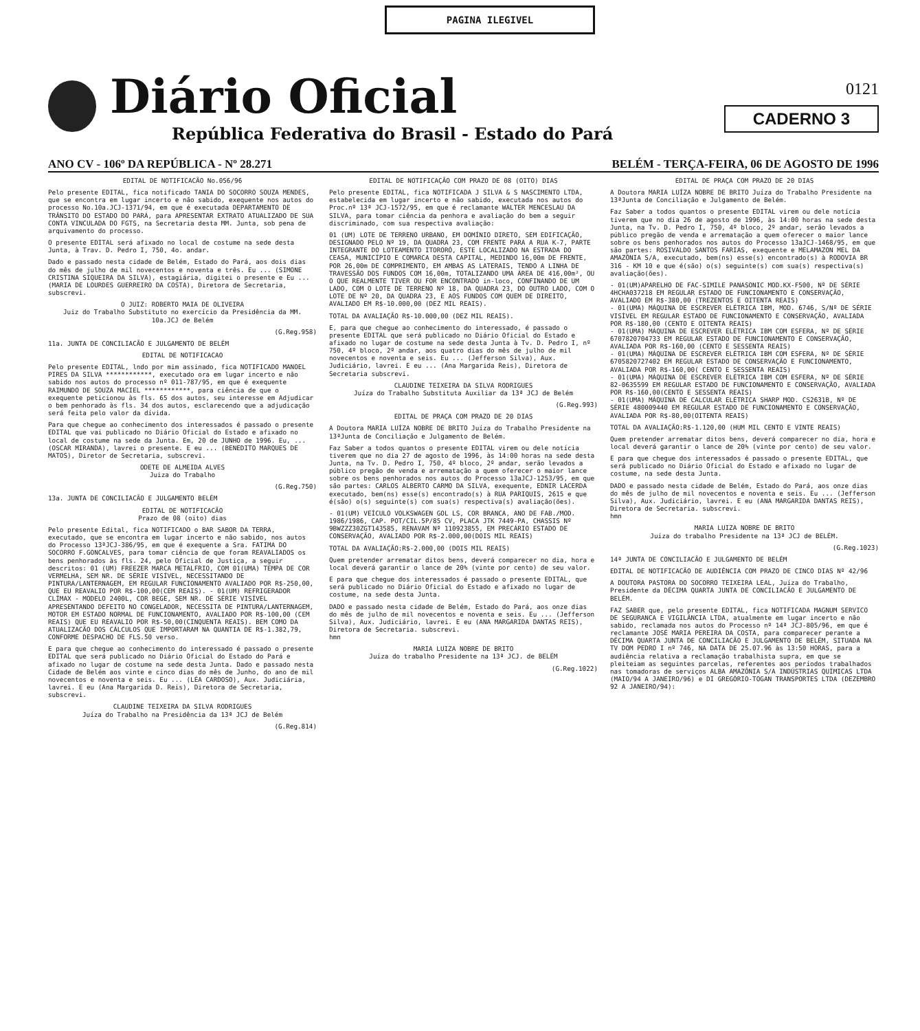PAGINA ILEGIVEL
Diário Oficial
República Federativa do Brasil - Estado do Pará
0121
CADERNO 3
ANO CV - 106º DA REPÚBLICA - Nº 28.271 BELÉM - TERÇA-FEIRA, 06 DE AGOSTO DE 1996
EDITAL DE NOTIFICACÃO No.056/96
Pelo presente EDITAL, fica notificado TANIA DO SOCORRO SOUZA MENDES, que se encontra em lugar incerto e não sabido, exequente nos autos do processo No.10a.JCJ-1371/94, em que é executada DEPARTAMENTO DE TRÂNSITO DO ESTADO DO PARÁ, para APRESENTAR EXTRATO ATUALIZADO DE SUA CONTA VINCULADA DO FGTS, na Secretaria desta MM. Junta, sob pena de arquivamento do processo.
O presente EDITAL será afixado no local de costume na sede desta Junta, à Trav. D. Pedro I, 750, 4o. andar.
Dado e passado nesta cidade de Belém, Estado do Pará, aos dois dias do mês de julho de mil novecentos e noventa e três. Eu ... (SIMONE CRISTINA SIQUEIRA DA SILVA), estagiária, digitei o presente e Eu ... (MARIA DE LOURDES GUERREIRO DA COSTA), Diretora de Secretaria, subscrevi.
O JUIZ: ROBERTO MAIA DE OLIVEIRA
Juiz do Trabalho Substituto no exercício da Presidência da MM. 10a.JCJ de Belém
(G.Reg.958)
11a. JUNTA DE CONCILIACÃO E JULGAMENTO DE BELÉM
EDITAL DE NOTIFICACAO
Pelo presente EDITAL, lndo por mim assinado, fica NOTIFICADO MANOEL PIRES DA SILVA ************, executado ora em lugar incerto e não sabido nos autos do processo nº 011-787/95, em que é exequente RAIMUNDO DE SOUZA MACIEL ************, para ciência de que o exequente peticionou às fls. 65 dos autos, seu interesse em Adjudicar o bem penhorado às fls. 34 dos autos, esclarecendo que a adjudicação será feita pelo valor da dívida.
Para que chegue ao conhecimento dos interessados é passado o presente EDITAL que vai publicado no Diário Oficial do Estado e afixado no local de costume na sede da Junta. Em, 20 de JUNHO de 1996. Eu, ... (OSCAR MIRANDA), lavrei o presente. E eu ... (BENEDITO MARQUES DE MATOS), Diretor de Secretaria, subscrevi.
ODETE DE ALMEIDA ALVES
Juiza do Trabalho
(G.Reg.750)
13a. JUNTA DE CONCILIACÃO E JULGAMENTO BELÉM
EDITAL DE NOTIFICACÃO
Prazo de 08 (oito) dias
Pelo presente Edital, fica NOTIFICADO o BAR SABOR DA TERRA, executado, que se encontra em lugar incerto e não sabido, nos autos do Processo 13ªJCJ-386/95, em que é exequente a Sra. FATIMA DO SOCORRO F.GONCALVES, para tomar ciência de que foram REAVALIADOS os bens penhorados às fls. 24, pelo Oficial de Justiça, a seguir descritos: 01 (UM) FREEZER MARCA METALFRIO, COM 01(UMA) TEMPA DE COR VERMELHA, SEM NR. DE SÉRIE VISÍVEL, NECESSITANDO DE PINTURA/LANTERNAGEM, EM REGULAR FUNCIONAMENTO AVALIADO POR R$-250,00, QUE EU REAVALIO POR R$-100,00(CEM REAIS). - 01(UM) REFRIGERADOR CLÍMAX - MODELO 2400L, COR BEGE, SEM NR. DE SÉRIE VISÍVEL APRESENTANDO DEFEITO NO CONGELADOR, NECESSITA DE PINTURA/LANTERNAGEM, MOTOR EM ESTADO NORMAL DE FUNCIONAMENTO, AVALIADO POR R$-100,00 (CEM REAIS) QUE EU REAVALIO POR R$-50,00(CINQUENTA REAIS). BEM COMO DA ATUALIZACÃO DOS CÁLCULOS QUE IMPORTARAM NA QUANTIA DE R$-1.382,79, CONFORME DESPACHO DE FLS.50 verso.
E para que chegue ao conhecimento do interessado é passado o presente EDITAL que será publicado no Diário Oficial do Estado do Pará e afixado no lugar de costume na sede desta Junta. Dado e passado nesta Cidade de Belém aos vinte e cinco dias do mês de Junho, do ano de mil novecentos e noventa e seis. Eu ... (LÉA CARDOSO), Aux. Judiciária, lavrei. E eu (Ana Margarida D. Reis), Diretora de Secretaria, subscrevi.
CLAUDINE TEIXEIRA DA SILVA RODRIGUES
Juíza do Trabalho na Presidência da 13ª JCJ de Belém
(G.Reg.814)
EDITAL DE NOTIFICAÇÃO COM PRAZO DE 08 (OITO) DIAS
Pelo presente EDITAL, fica NOTIFICADA J SILVA & S NASCIMENTO LTDA, estabelecida em lugar incerto e não sabido, executada nos autos do Proc.nº 13ª JCJ-1572/95, em que é reclamante WALTER MENCESLAU DA SILVA, para tomar ciência da penhora e avaliação do bem a seguir discriminado, com sua respectiva avaliação:
01 (UM) LOTE DE TERRENO URBANO, EM DOMÍNIO DIRETO, SEM EDIFICAÇÃO, DESIGNADO PELO Nº 19, DA QUADRA 23, COM FRENTE PARA A RUA K-7, PARTE INTEGRANTE DO LOTEAMENTO ITORORÓ, ESTE LOCALIZADO NA ESTRADA DO CEASA, MUNICÍPIO E COMARCA DESTA CAPITAL, MEDINDO 16,00m DE FRENTE, POR 26,00m DE COMPRIMENTO, EM AMBAS AS LATERAIS, TENDO A LINHA DE TRAVESSÃO DOS FUNDOS COM 16,00m, TOTALIZANDO UMA ÁREA DE 416,00m², OU O QUE REALMENTE TIVER OU FOR ENCONTRADO in-loco, CONFINANDO DE UM LADO, COM O LOTE DE TERRENO Nº 18, DA QUADRA 23, DO OUTRO LADO, COM O LOTE DE Nº 20, DA QUADRA 23, E AOS FUNDOS COM QUEM DE DIREITO, AVALIADO EM R$-10.000,00 (DEZ MIL REAIS).
TOTAL DA AVALIAÇÃO R$-10.000,00 (DEZ MIL REAIS).
E, para que chegue ao conhecimento do interessado, é passado o presente EDITAL que será publicado no Diário Oficial do Estado e afixado no lugar de costume na sede desta Junta à Tv. D. Pedro I, nº 750, 4º bloco, 2º andar, aos quatro dias do mês de julho de mil novecentos e noventa e seis. Eu ... (Jefferson Silva), Aux. Judiciário, lavrei. E eu ... (Ana Margarida Reis), Diretora de Secretaria subscrevi.
CLAUDINE TEIXEIRA DA SILVA RODRIGUES
Juíza do Trabalho Substituta Auxiliar da 13ª JCJ de Belém
(G.Reg.993)
EDITAL DE PRAÇA COM PRAZO DE 20 DIAS
A Doutora MARIA LUÍZA NOBRE DE BRITO Juíza do Trabalho Presidente na 13ªJunta de Conciliação e Julgamento de Belém.
Faz Saber a todos quantos o presente EDITAL virem ou dele notícia tiverem que no dia 27 de agosto de 1996, às 14:00 horas na sede desta Junta, na Tv. D. Pedro I, 750, 4º bloco, 2º andar, serão levados a público pregão de venda e arrematação a quem oferecer o maior lance sobre os bens penhorados nos autos do Processo 13aJCJ-1253/95, em que são partes: CARLOS ALBERTO CARMO DA SILVA, exequente, EDNIR LACERDA executado, bem(ns) esse(s) encontrado(s) à RUA PARIQUIS, 2615 e que é(são) o(s) seguinte(s) com sua(s) respectiva(s) avaliação(ões).
- 01(UM) VEÍCULO VOLKSWAGEN GOL LS, COR BRANCA, ANO DE FAB./MOD. 1986/1986, CAP. POT/CIL.5P/85 CV, PLACA JTK 7449-PA, CHASSIS Nº 9BWZZZ30ZGT143585, RENAVAM Nº 110923855, EM PRECÁRIO ESTADO DE CONSERVAÇÃO, AVALIADO POR R$-2.000,00(DOIS MIL REAIS)
TOTAL DA AVALIAÇÃO:R$-2.000,00 (DOIS MIL REAIS)
Quem pretender arrematar ditos bens, deverá comparecer no dia, hora e local deverá garantir o lance de 20% (vinte por cento) de seu valor.
E para que chegue dos interessados é passado o presente EDITAL, que será publicado no Diário Oficial do Estado e afixado no lugar de costume, na sede desta Junta.
DADO e passado nesta cidade de Belém, Estado do Pará, aos onze dias do mês de julho de mil novecentos e noventa e seis. Eu ... (Jefferson Silva), Aux. Judiciário, lavrei. E eu (ANA MARGARIDA DANTAS REIS), Diretora de Secretaria. subscrevi.
hmn
MARIA LUIZA NOBRE DE BRITO
Juíza do trabalho Presidente na 13ª JCJ. de BELÉM
(G.Reg.1022)
EDITAL DE PRAÇA COM PRAZO DE 20 DIAS
A Doutora MARIA LUÍZA NOBRE DE BRITO Juíza do Trabalho Presidente na 13ªJunta de Conciliação e Julgamento de Belém.
Faz Saber a todos quantos o presente EDITAL virem ou dele notícia tiverem que no dia 26 de agosto de 1996, às 14:00 horas na sede desta Junta, na Tv. D. Pedro I, 750, 4º bloco, 2º andar, serão levados a público pregão de venda e arrematação a quem oferecer o maior lance sobre os bens penhorados nos autos do Processo 13aJCJ-1468/95, em que são partes: ROSIVALDO SANTOS FARIAS, exequente e MELAMAZON MEL DA AMAZÔNIA S/A, executado, bem(ns) esse(s) encontrado(s) à RODOVIA BR 316 - KM 10 e que é(são) o(s) seguinte(s) com sua(s) respectiva(s) avaliação(ões).
- 01(UM)APARELHO DE FAC-SIMILE PANASONIC MOD.KX-F500, Nº DE SÉRIE 4HCHA037218 EM REGULAR ESTADO DE FUNCIONAMENTO E CONSERVAÇÃO, AVALIADO EM R$-380,00 (TREZENTOS E OITENTA REAIS)
- 01(UMA) MÁQUINA DE ESCREVER ELÉTRICA IBM, MOD. 6746, S/Nº DE SÉRIE VISÍVEL EM REGULAR ESTADO DE FUNCIONAMENTO E CONSERVAÇÃO, AVALIADA POR R$-180,00 (CENTO E OITENTA REAIS)
- 01(UMA) MÁQUINA DE ESCREVER ELÉTRICA IBM COM ESFERA, Nº DE SÉRIE 6707820704733 EM REGULAR ESTADO DE FUNCIONAMENTO E CONSERVAÇÃO, AVALIADA POR R$-160,00 (CENTO E SESSENTA REAIS)
- 01(UMA) MÁQUINA DE ESCREVER ELÉTRICA IBM COM ESFERA, Nº DE SÉRIE 6705820727402 EM REGULAR ESTADO DE CONSERVAÇÃO E FUNCIONAMENTO, AVALIADA POR R$-160,00( CENTO E SESSENTA REAIS)
- 01(UMA) MÁQUINA DE ESCREVER ELÉTRICA IBM COM ESFERA, Nº DE SÉRIE 82-0635599 EM REGULAR ESTADO DE FUNCIONAMENTO E CONSERVAÇÃO, AVALIADA POR R$-160,00(CENTO E SESSENTA REAIS)
- 01(UMA) MÁQUINA DE CALCULAR ELÉTRICA SHARP MOD. CS2631B, Nº DE SÉRIE 480009440 EM REGULAR ESTADO DE FUNCIONAMENTO E CONSERVAÇÃO, AVALIADA POR R$-80,00(OITENTA REAIS)
TOTAL DA AVALIAÇÃO:R$-1.120,00 (HUM MIL CENTO E VINTE REAIS)
Quem pretender arrematar ditos bens, deverá comparecer no dia, hora e local deverá garantir o lance de 20% (vinte por cento) de seu valor.
E para que chegue dos interessados é passado o presente EDITAL, que será publicado no Diário Oficial do Estado e afixado no lugar de costume, na sede desta Junta.
DADO e passado nesta cidade de Belém, Estado do Pará, aos onze dias do mês de julho de mil novecentos e noventa e seis. Eu ... (Jefferson Silva), Aux. Judiciário, lavrei. E eu (ANA MARGARIDA DANTAS REIS), Diretora de Secretaria. subscrevi.
hmn
MARIA LUIZA NOBRE DE BRITO
Juíza do trabalho Presidente na 13ª JCJ de BELÉM.
(G.Reg.1023)
14ª JUNTA DE CONCILIACÃO E JULGAMENTO DE BELÉM
EDITAL DE NOTIFICACÃO DE AUDIÊNCIA COM PRAZO DE CINCO DIAS Nº 42/96
A DOUTORA PASTORA DO SOCORRO TEIXEIRA LEAL, Juíza do Trabalho, Presidente da DÉCIMA QUARTA JUNTA DE CONCILIACÃO E JULGAMENTO DE BELÉM.
FAZ SABER que, pelo presente EDITAL, fica NOTIFICADA MAGNUM SERVICO DE SEGURANCA E VIGILÂNCIA LTDA, atualmente em lugar incerto e não sabido, reclamada nos autos do Processo nº 14ª JCJ-805/96, em que é reclamante JOSÉ MARIA PEREIRA DA COSTA, para comparecer perante a DÉCIMA QUARTA JUNTA DE CONCILIACÃO E JULGAMENTO DE BELÉM, SITUADA NA TV DOM PEDRO I nº 746, NA DATA DE 25.07.96 às 13:50 HORAS, para a audiência relativa a reclamação trabalhista supra, em que se pleiteiam as seguintes parcelas, referentes aos períodos trabalhados nas tomadoras de serviços ALBA AMAZÔNIA S/A INDÚSTRIAS QUÍMICAS LTDA (MAIO/94 A JANEIRO/96) e DI GREGÓRIO-TOGAN TRANSPORTES LTDA (DEZEMBRO 92 A JANEIRO/94):